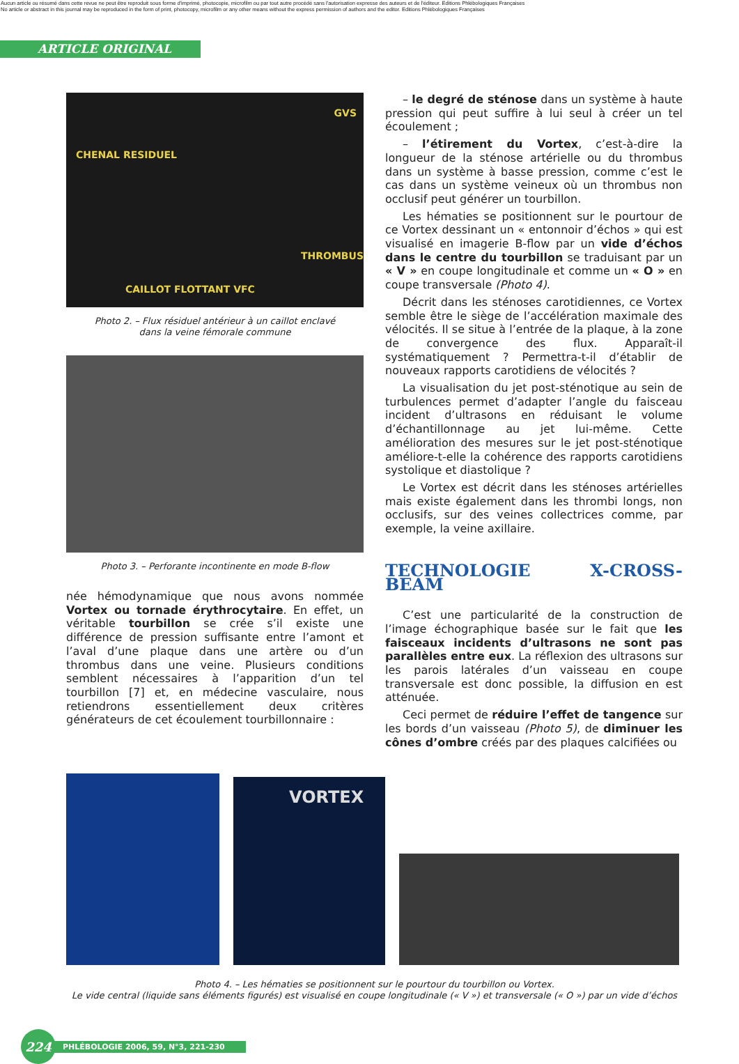Aucun article ou résumé dans cette revue ne peut être reproduit sous forme d'imprimé, photocopie, microfilm ou par tout autre procédé sans l'autorisation expresse des auteurs et de l'éditeur. Editions Phlébologiques Françaises
No article or abstract in this journal may be reproduced in the form of print, photocopy, microfilm or any other means without the express permission of authors and the editor. Editions Phlébologiques Françaises
ARTICLE ORIGINAL
GVS
CHENAL RESIDUEL
THROMBUS
CAILLOT FLOTTANT VFC
Photo 2. – Flux résiduel antérieur à un caillot enclavé
dans la veine fémorale commune
Photo 3. – Perforante incontinente en mode B-flow
née hémodynamique que nous avons nommée Vortex ou tornade érythrocytaire. En effet, un véritable tourbillon se crée s’il existe une différence de pression suffisante entre l’amont et l’aval d’une plaque dans une artère ou d’un thrombus dans une veine. Plusieurs conditions semblent nécessaires à l’apparition d’un tel tourbillon [7] et, en médecine vasculaire, nous retiendrons essentiellement deux critères générateurs de cet écoulement tourbillonnaire :
– le degré de sténose dans un système à haute pression qui peut suffire à lui seul à créer un tel écoulement ;
– l’étirement du Vortex, c’est-à-dire la longueur de la sténose artérielle ou du thrombus dans un système à basse pression, comme c’est le cas dans un système veineux où un thrombus non occlusif peut générer un tourbillon.
Les hématies se positionnent sur le pourtour de ce Vortex dessinant un « entonnoir d’échos » qui est visualisé en imagerie B-flow par un vide d’échos dans le centre du tourbillon se traduisant par un « V » en coupe longitudinale et comme un « O » en coupe transversale (Photo 4).
Décrit dans les sténoses carotidiennes, ce Vortex semble être le siège de l’accélération maximale des vélocités. Il se situe à l’entrée de la plaque, à la zone de convergence des flux. Apparaît-il systématiquement ? Permettra-t-il d’établir de nouveaux rapports carotidiens de vélocités ?
La visualisation du jet post-sténotique au sein de turbulences permet d’adapter l’angle du faisceau incident d’ultrasons en réduisant le volume d’échantillonnage au jet lui-même. Cette amélioration des mesures sur le jet post-sténotique améliore-t-elle la cohérence des rapports carotidiens systolique et diastolique ?
Le Vortex est décrit dans les sténoses artérielles mais existe également dans les thrombi longs, non occlusifs, sur des veines collectrices comme, par exemple, la veine axillaire.
TECHNOLOGIE X-CROSS-BEAM
C’est une particularité de la construction de l’image échographique basée sur le fait que les faisceaux incidents d’ultrasons ne sont pas parallèles entre eux. La réflexion des ultrasons sur les parois latérales d’un vaisseau en coupe transversale est donc possible, la diffusion en est atténuée.
Ceci permet de réduire l’effet de tangence sur les bords d’un vaisseau (Photo 5), de diminuer les cônes d’ombre créés par des plaques calcifiées ou
VORTEX
Photo 4. – Les hématies se positionnent sur le pourtour du tourbillon ou Vortex.
Le vide central (liquide sans éléments figurés) est visualisé en coupe longitudinale (« V ») et transversale (« O ») par un vide d’échos
224
PHLÉBOLOGIE 2006, 59, N°3, 221-230